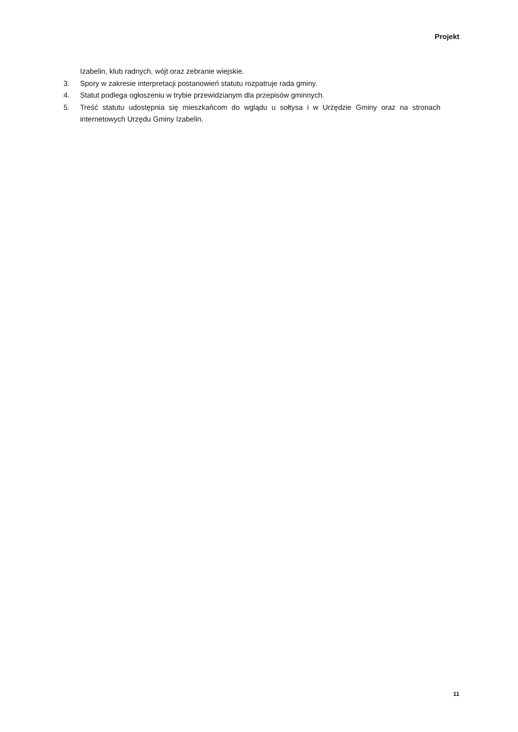Projekt
Izabelin, klub radnych, wójt oraz zebranie wiejskie.
3. Spory w zakresie interpretacji postanowień statutu rozpatruje rada gminy.
4. Statut podlega ogłoszeniu w trybie przewidzianym dla przepisów gminnych.
5. Treść statutu udostępnia się mieszkańcom do wglądu u sołtysa i w Urzędzie Gminy oraz na stronach internetowych Urzędu Gminy Izabelin.
11